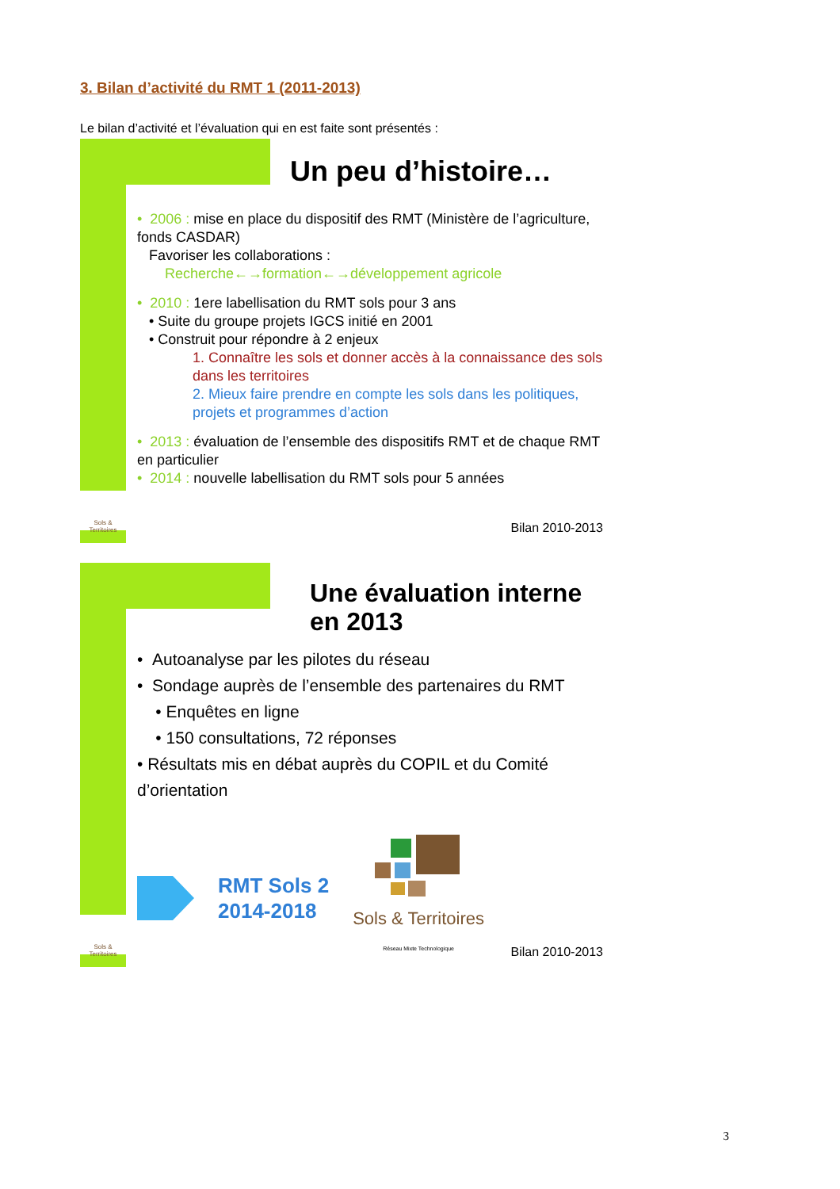3. Bilan d’activité du RMT 1 (2011-2013)
Le bilan d’activité et l’évaluation qui en est faite sont présentés :
Sols & Territoires
Un peu d’histoire…
• 2006 : mise en place du dispositif des RMT (Ministère de l’agriculture, fonds CASDAR)
Favoriser les collaborations :
Recherche←→formation←→développement agricole
• 2010 : 1ere labellisation du RMT sols pour 3 ans
• Suite du groupe projets IGCS initié en 2001
• Construit pour répondre à 2 enjeux
1. Connaître les sols et donner accès à la connaissance des sols dans les territoires
2. Mieux faire prendre en compte les sols dans les politiques, projets et programmes d’action
• 2013 : évaluation de l’ensemble des dispositifs RMT et de chaque RMT en particulier
• 2014 : nouvelle labellisation du RMT sols pour 5 années
Bilan 2010-2013
Sols & Territoires
Une évaluation interne
en 2013
• Autoanalyse par les pilotes du réseau
• Sondage auprès de l’ensemble des partenaires du RMT
• Enquêtes en ligne
• 150 consultations, 72 réponses
• Résultats mis en débat auprès du COPIL et du Comité d’orientation
RMT Sols 2
2014-2018
Sols & Territoires
Réseau Mixte Technologique
Bilan 2010-2013
3